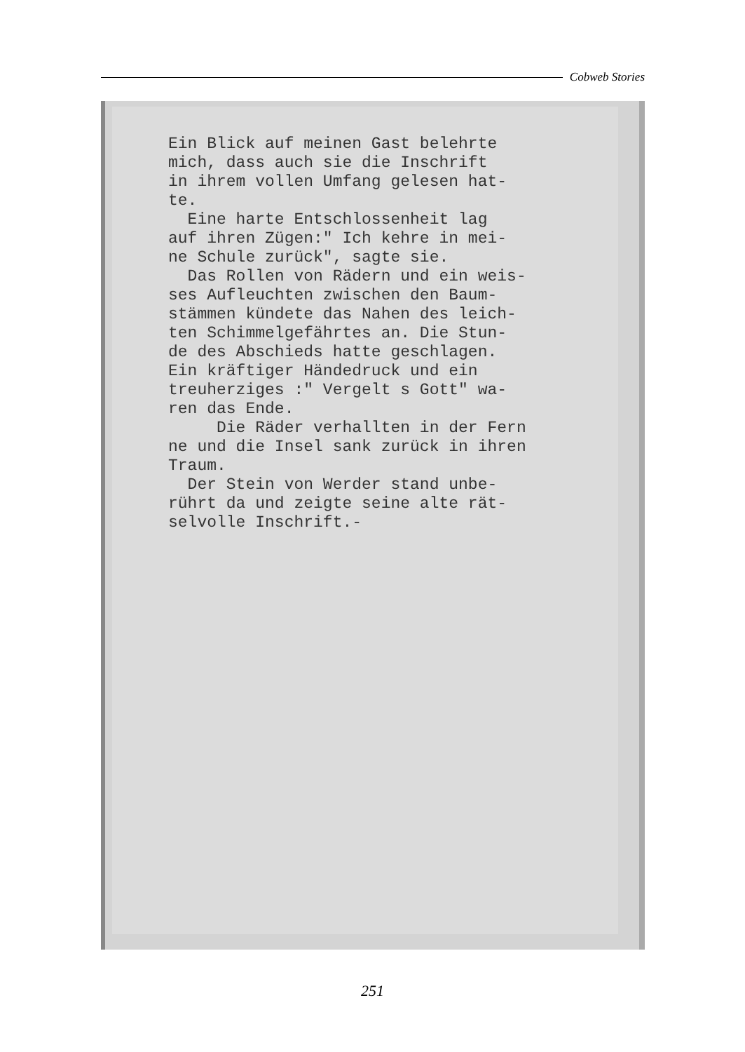Cobweb Stories
Ein Blick auf meinen Gast belehrte mich, dass auch sie die Inschrift in ihrem vollen Umfang gelesen hat- te. Eine harte Entschlossenheit lag auf ihren Zügen:" Ich kehre in mei- ne Schule zurück", sagte sie. Das Rollen von Rädern und ein weis- ses Aufleuchten zwischen den Baum- stämmen kündete das Nahen des leich- ten Schimmelgefährtes an. Die Stun- de des Abschieds hatte geschlagen. Ein kräftiger Händedruck und ein treuherziges :" Vergelt s Gott" wa- ren das Ende. Die Räder verhallten in der Fern ne und die Insel sank zurück in ihren Traum. Der Stein von Werder stand unbe- rührt da und zeigte seine alte rät- selvolle Inschrift.-
251